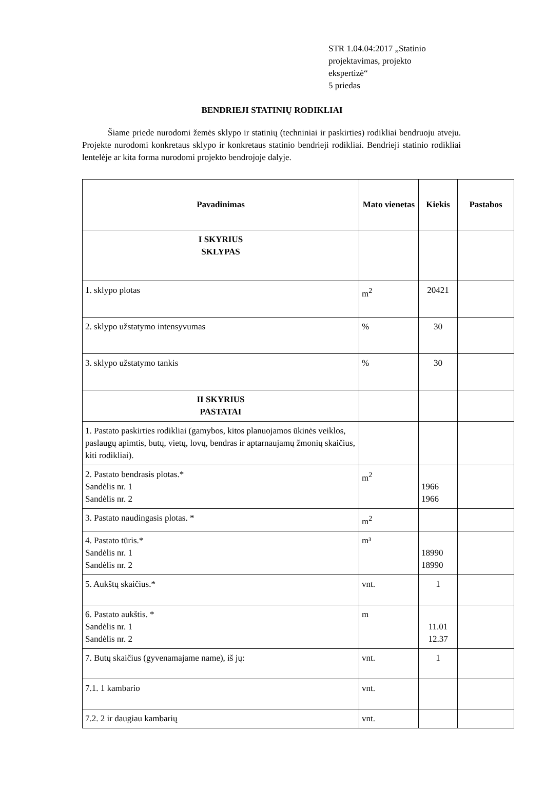STR 1.04.04:2017 „Statinio
projektavimas, projekto
ekspertizė“
5 priedas
BENDRIEJI STATINIŲ RODIKLIAI
Šiame priede nurodomi žemės sklypo ir statinių (techniniai ir paskirties) rodikliai bendruoju atveju. Projekte nurodomi konkretaus sklypo ir konkretaus statinio bendrieji rodikliai. Bendrieji statinio rodikliai lentelėje ar kita forma nurodomi projekto bendrojoje dalyje.
| Pavadinimas | Mato vienetas | Kiekis | Pastabos |
| --- | --- | --- | --- |
| I SKYRIUS SKLYPAS | | | |
| 1. sklypo plotas | m<sup>2</sup> | 20421 | |
| 2. sklypo užstatymo intensyvumas | % | 30 | |
| 3. sklypo užstatymo tankis | % | 30 | |
| II SKYRIUS PASTATAI | | | |
| 1. Pastato paskirties rodikliai (gamybos, kitos planuojamos ūkinės veiklos, paslaugų apimtis, butų, vietų, lovų, bendras ir aptarnaujamų žmonių skaičius, kiti rodikliai). | | | |
| 2. Pastato bendrasis plotas.* Sandėlis nr. 1 Sandėlis nr. 2 | m<sup>2</sup> | 1966 1966 | |
| 3. Pastato naudingasis plotas. * | m<sup>2</sup> | | |
| 4. Pastato tūris.* Sandėlis nr. 1 Sandėlis nr. 2 | m³ | 18990 18990 | |
| 5. Aukštų skaičius.* | vnt. | 1 | |
| 6. Pastato aukštis. * Sandėlis nr. 1 Sandėlis nr. 2 | m | 11.01 12.37 | |
| 7. Butų skaičius (gyvenamajame name), iš jų: | vnt. | 1 | |
| 7.1. 1 kambario | vnt. | | |
| 7.2. 2 ir daugiau kambarių | vnt. | | |